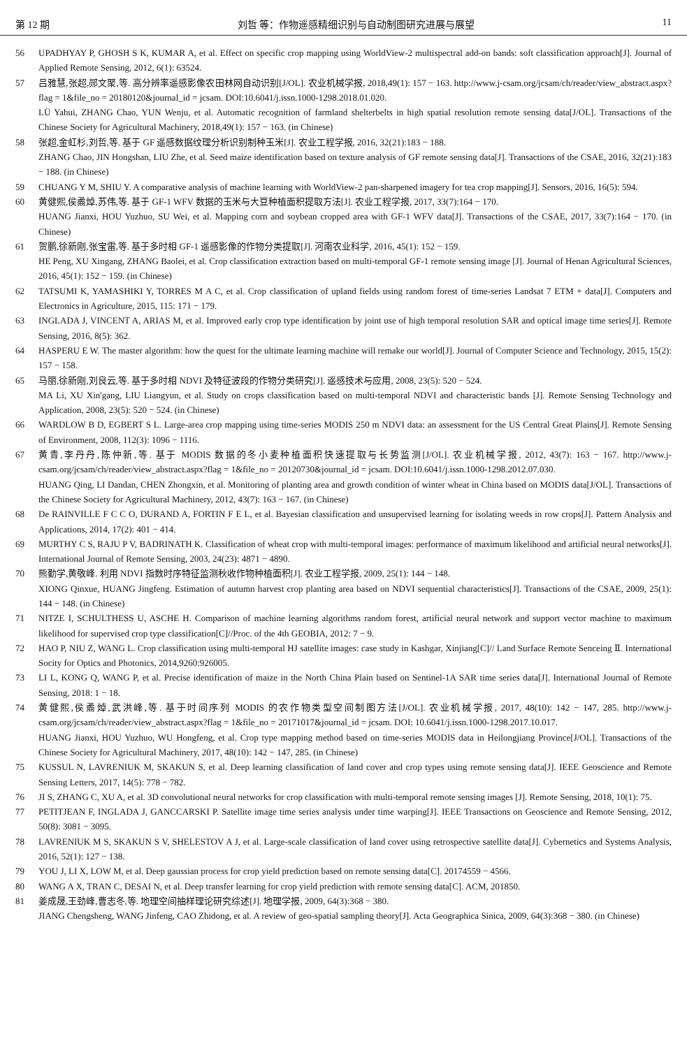第 12 期 刘哲 等：作物遥感精细识别与自动制图研究进展与展望 11
56 UPADHYAY P, GHOSH S K, KUMAR A, et al. Effect on specific crop mapping using WorldView-2 multispectral add-on bands: soft classification approach[J]. Journal of Applied Remote Sensing, 2012, 6(1): 63524.
57 吕雅慧,张超,郧文聚,等. 高分辨率遥感影像农田林网自动识别[J/OL]. 农业机械学报, 2018,49(1): 157 − 163. http://www.j-csam.org/jcsam/ch/reader/view_abstract.aspx?flag = 1&file_no = 20180120&journal_id = jcsam. DOI:10.6041/j.issn.1000-1298.2018.01.020.
LÜ Yahui, ZHANG Chao, YUN Wenju, et al. Automatic recognition of farmland shelterbelts in high spatial resolution remote sensing data[J/OL]. Transactions of the Chinese Society for Agricultural Machinery, 2018,49(1): 157 − 163. (in Chinese)
58 张超,金虹杉,刘哲,等. 基于 GF 遥感数据纹理分析识别制种玉米[J]. 农业工程学报, 2016, 32(21):183 − 188.
ZHANG Chao, JIN Hongshan, LIU Zhe, et al. Seed maize identification based on texture analysis of GF remote sensing data[J]. Transactions of the CSAE, 2016, 32(21):183 − 188. (in Chinese)
59 CHUANG Y M, SHIU Y. A comparative analysis of machine learning with WorldView-2 pan-sharpened imagery for tea crop mapping[J]. Sensors, 2016, 16(5): 594.
60 黄健熙,侯矞焯,苏伟,等. 基于 GF-1 WFV 数据的玉米与大豆种植面积提取方法[J]. 农业工程学报, 2017, 33(7):164 − 170.
HUANG Jianxi, HOU Yuzhuo, SU Wei, et al. Mapping corn and soybean cropped area with GF-1 WFV data[J]. Transactions of the CSAE, 2017, 33(7):164 − 170. (in Chinese)
61 贺鹏,徐新刚,张宝雷,等. 基于多时相 GF-1 遥感影像的作物分类提取[J]. 河南农业科学, 2016, 45(1): 152 − 159.
HE Peng, XU Xingang, ZHANG Baolei, et al. Crop classification extraction based on multi-temporal GF-1 remote sensing image [J]. Journal of Henan Agricultural Sciences, 2016, 45(1): 152 − 159. (in Chinese)
62 TATSUMI K, YAMASHIKI Y, TORRES M A C, et al. Crop classification of upland fields using random forest of time-series Landsat 7 ETM + data[J]. Computers and Electronics in Agriculture, 2015, 115: 171 − 179.
63 INGLADA J, VINCENT A, ARIAS M, et al. Improved early crop type identification by joint use of high temporal resolution SAR and optical image time series[J]. Remote Sensing, 2016, 8(5): 362.
64 HASPERU E W. The master algorithm: how the quest for the ultimate learning machine will remake our world[J]. Journal of Computer Science and Technology, 2015, 15(2): 157 − 158.
65 马丽,徐新刚,刘良云,等. 基于多时相 NDVI 及特征波段的作物分类研究[J]. 遥感技术与应用, 2008, 23(5): 520 − 524.
MA Li, XU Xin'gang, LIU Liangyun, et al. Study on crops classification based on multi-temporal NDVI and characteristic bands [J]. Remote Sensing Technology and Application, 2008, 23(5): 520 − 524. (in Chinese)
66 WARDLOW B D, EGBERT S L. Large-area crop mapping using time-series MODIS 250 m NDVI data: an assessment for the US Central Great Plains[J]. Remote Sensing of Environment, 2008, 112(3): 1096 − 1116.
67 黄青,李丹丹,陈仲新,等. 基于 MODIS 数据的冬小麦种植面积快速提取与长势监测[J/OL]. 农业机械学报, 2012, 43(7): 163 − 167. http://www.j-csam.org/jcsam/ch/reader/view_abstract.aspx?flag = 1&file_no = 20120730&journal_id = jcsam. DOI:10.6041/j.issn.1000-1298.2012.07.030.
HUANG Qing, LI Dandan, CHEN Zhongxin, et al. Monitoring of planting area and growth condition of winter wheat in China based on MODIS data[J/OL]. Transactions of the Chinese Society for Agricultural Machinery, 2012, 43(7): 163 − 167. (in Chinese)
68 De RAINVILLE F C C O, DURAND A, FORTIN F E L, et al. Bayesian classification and unsupervised learning for isolating weeds in row crops[J]. Pattern Analysis and Applications, 2014, 17(2): 401 − 414.
69 MURTHY C S, RAJU P V, BADRINATH K. Classification of wheat crop with multi-temporal images: performance of maximum likelihood and artificial neural networks[J]. International Journal of Remote Sensing, 2003, 24(23): 4871 − 4890.
70 熊勤学,黄敬峰. 利用 NDVI 指数时序特征监测秋收作物种植面积[J]. 农业工程学报, 2009, 25(1): 144 − 148.
XIONG Qinxue, HUANG Jingfeng. Estimation of autumn harvest crop planting area based on NDVI sequential characteristics[J]. Transactions of the CSAE, 2009, 25(1): 144 − 148. (in Chinese)
71 NITZE I, SCHULTHESS U, ASCHE H. Comparison of machine learning algorithms random forest, artificial neural network and support vector machine to maximum likelihood for supervised crop type classification[C]//Proc. of the 4th GEOBIA, 2012: 7 − 9.
72 HAO P, NIU Z, WANG L. Crop classification using multi-temporal HJ satellite images: case study in Kashgar, Xinjiang[C]// Land Surface Remote Senceing Ⅱ. International Socity for Optics and Photonics, 2014,9260:926005.
73 LI L, KONG Q, WANG P, et al. Precise identification of maize in the North China Plain based on Sentinel-1A SAR time series data[J]. International Journal of Remote Sensing, 2018: 1 − 18.
74 黄健熙,侯矞焯,武洪峰,等. 基于时间序列 MODIS 的农作物类型空间制图方法[J/OL]. 农业机械学报, 2017, 48(10): 142 − 147, 285. http://www.j-csam.org/jcsam/ch/reader/view_abstract.aspx?flag = 1&file_no = 20171017&journal_id = jcsam. DOI: 10.6041/j.issn.1000-1298.2017.10.017.
HUANG Jianxi, HOU Yuzhuo, WU Hongfeng, et al. Crop type mapping method based on time-series MODIS data in Heilongjiang Province[J/OL]. Transactions of the Chinese Society for Agricultural Machinery, 2017, 48(10): 142 − 147, 285. (in Chinese)
75 KUSSUL N, LAVRENIUK M, SKAKUN S, et al. Deep learning classification of land cover and crop types using remote sensing data[J]. IEEE Geoscience and Remote Sensing Letters, 2017, 14(5): 778 − 782.
76 JI S, ZHANG C, XU A, et al. 3D convolutional neural networks for crop classification with multi-temporal remote sensing images [J]. Remote Sensing, 2018, 10(1): 75.
77 PETITJEAN F, INGLADA J, GANCCARSKI P. Satellite image time series analysis under time warping[J]. IEEE Transactions on Geoscience and Remote Sensing, 2012, 50(8): 3081 − 3095.
78 LAVRENIUK M S, SKAKUN S V, SHELESTOV A J, et al. Large-scale classification of land cover using retrospective satellite data[J]. Cybernetics and Systems Analysis, 2016, 52(1): 127 − 138.
79 YOU J, LI X, LOW M, et al. Deep gaussian process for crop yield prediction based on remote sensing data[C]. 20174559 − 4566.
80 WANG A X, TRAN C, DESAI N, et al. Deep transfer learning for crop yield prediction with remote sensing data[C]. ACM, 201850.
81 姜成晟,王劲峰,曹志冬,等. 地理空间抽样理论研究综述[J]. 地理学报, 2009, 64(3):368 − 380.
JIANG Chengsheng, WANG Jinfeng, CAO Zhidong, et al. A review of geo-spatial sampling theory[J]. Acta Geographica Sinica, 2009, 64(3):368 − 380. (in Chinese)